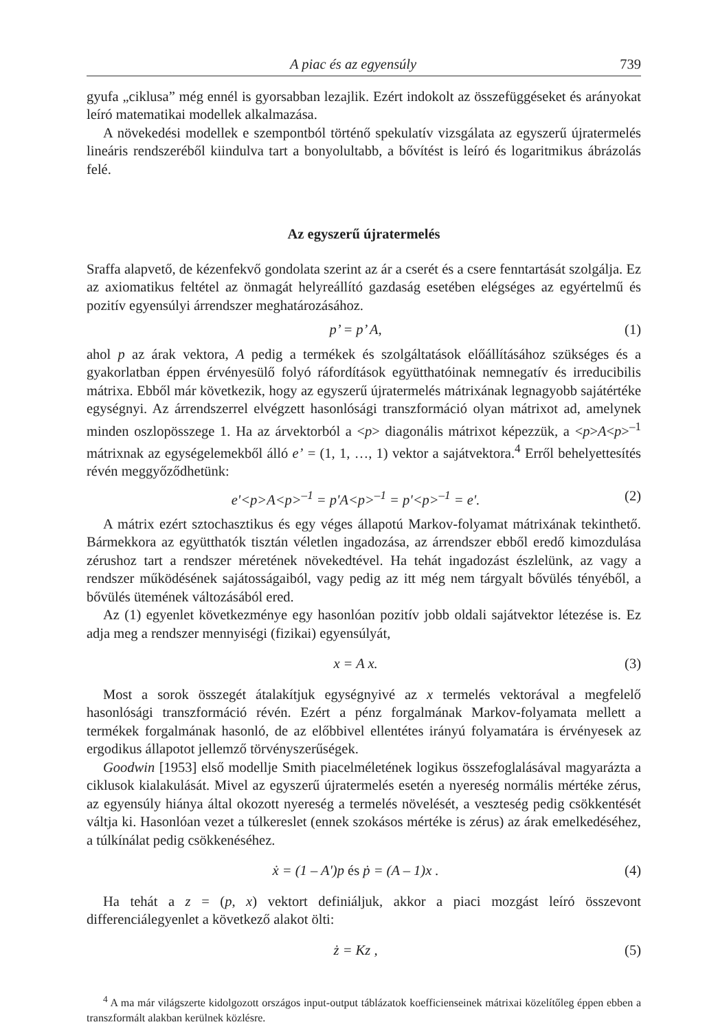A piac és az egyensúly 739
gyufa „ciklusa” még ennél is gyorsabban lezajlik. Ezért indokolt az összefüggéseket és arányokat leíró matematikai modellek alkalmazása.
A növekedési modellek e szempontból történő spekulatív vizsgálata az egyszerű újratermelés lineáris rendszeréből kiindulva tart a bonyolultabb, a bővítést is leíró és logaritmikus ábrázolás felé.
Az egyszerű újratermelés
Sraffa alapvető, de kézenfekvő gondolata szerint az ár a cserét és a csere fenntartását szolgálja. Ez az axiomatikus feltétel az önmagát helyreállító gazdaság esetében elégséges az egyértelmű és pozitív egyensúlyi árrendszer meghatározásához.
p’ = p’ A, (1)
ahol p az árak vektora, A pedig a termékek és szolgáltatások előállításához szükséges és a gyakorlatban éppen érvényesülő folyó ráfordítások együtthatóinak nemnegatív és irreducibilis mátrixa. Ebből már következik, hogy az egyszerű újratermelés mátrixának legnagyobb sajátértéke egységnyi. Az árrendszerrel elvégzett hasonlósági transzformáció olyan mátrixot ad, amelynek minden oszlopösszege 1. Ha az árvektorból a <p> diagonális mátrixot képezzük, a <p>A<p><sup>–1</sup> mátrixnak az egységelemekből álló e’ = (1, 1, …, 1) vektor a sajátvektora.<sup>4</sup> Erről behelyettesítés révén meggyőződhetünk:
e'<p>A<p><sup>–1</sup> = p'A<p><sup>–1</sup> = p'<p><sup>–1</sup> = e'. (2)
A mátrix ezért sztochasztikus és egy véges állapotú Markov-folyamat mátrixának tekinthető. Bármekkora az együtthatók tisztán véletlen ingadozása, az árrendszer ebből eredő kimozdulása zérushoz tart a rendszer méretének növekedtével. Ha tehát ingadozást észlelünk, az vagy a rendszer működésének sajátosságaiból, vagy pedig az itt még nem tárgyalt bővülés tényéből, a bővülés ütemének változásából ered.
Az (1) egyenlet következménye egy hasonlóan pozitív jobb oldali sajátvektor létezése is. Ez adja meg a rendszer mennyiségi (fizikai) egyensúlyát,
x = A x. (3)
Most a sorok összegét átalakítjuk egységnyivé az x termelés vektorával a megfelelő hasonlósági transzformáció révén. Ezért a pénz forgalmának Markov-folyamata mellett a termékek forgalmának hasonló, de az előbbivel ellentétes irányú folyamatára is érvényesek az ergodikus állapotot jellemző törvényszerűségek.
Goodwin [1953] első modellje Smith piacelméletének logikus összefoglalásával magyarázta a ciklusok kialakulását. Mivel az egyszerű újratermelés esetén a nyereség normális mértéke zérus, az egyensúly hiánya által okozott nyereség a termelés növelését, a veszteség pedig csökkentését váltja ki. Hasonlóan vezet a túlkereslet (ennek szokásos mértéke is zérus) az árak emelkedéséhez, a túlkínálat pedig csökkenéséhez.
ẋ = (1 – A')p és ṗ = (A – 1)x . (4)
Ha tehát a z = (p, x) vektort definiáljuk, akkor a piaci mozgást leíró összevont differenciálegyenlet a következő alakot ölti:
ż = Kz , (5)
<sup>4</sup> A ma már világszerte kidolgozott országos input-output táblázatok koefficienseinek mátrixai közelítőleg éppen ebben a transzformált alakban kerülnek közlésre.